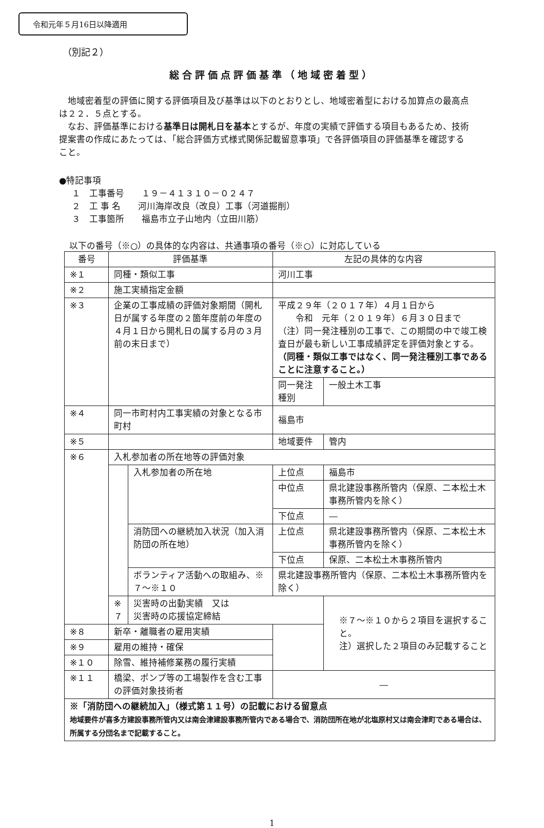令和元年５月16日以降適用
（別記２）
総合評価点評価基準（地域密着型）
地域密着型の評価に関する評価項目及び基準は以下のとおりとし、地域密着型における加算点の最高点は２２．５点とする。
なお、評価基準における基準日は開札日を基本とするが、年度の実績で評価する項目もあるため、技術提案書の作成にあたっては、「総合評価方式様式関係記載留意事項」で各評価項目の評価基準を確認すること。
●特記事項
１　工事番号　　１９－４１３１０－０２４７
２　工 事 名　　河川海岸改良（改良）工事（河道掘削）
３　工事箇所　　福島市立子山地内（立田川筋）
以下の番号（※○）の具体的な内容は、共通事項の番号（※○）に対応している
| 番号 | 評価基準 | | 左記の具体的な内容 | |
| --- | --- | --- | --- | --- |
| ※１ | 同種・類似工事 | | 河川工事 | |
| ※２ | 施工実績指定金額 | | | |
| ※３ | 企業の工事成績の評価対象期間（開札日が属する年度の２箇年度前の年度の４月１日から開札日の属する月の３月前の末日まで） | | 平成２９年（２０１７年）４月１日から 令和 元年（２０１９年）６月３０日まで （注）同一発注種別の工事で、この期間の中で竣工検査日が最も新しい工事成績評定を評価対象とする。 （同種・類似工事ではなく、同一発注種別工事であることに注意すること。） | |
| | | | 同一発注種別 | 一般土木工事 |
| ※４ | 同一市町村内工事実績の対象となる市町村 | | 福島市 | |
| ※５ | | | 地域要件 | 管内 |
| ※６ | 入札参加者の所在地等の評価対象 | | | |
| | | 入札参加者の所在地 | 上位点 | 福島市 |
| | | | 中位点 | 県北建設事務所管内（保原、二本松土木事務所管内を除く） |
| | | | 下位点 | ― |
| | | 消防団への継続加入状況（加入消防団の所在地） | 上位点 | 県北建設事務所管内（保原、二本松土木事務所管内を除く） |
| | | | 下位点 | 保原、二本松土木事務所管内 |
| | | ボランティア活動への取組み、※７～※１０ | 県北建設事務所管内（保原、二本松土木事務所管内を除く） | |
| | ※７ | 災害時の出動実績 又は 災害時の応援協定締結 | | ※７～※１０から２項目を選択すること。 注）選択した２項目のみ記載すること |
| ※８ | 新卒・離職者の雇用実績 | | | |
| ※９ | 雇用の維持・確保 | | | |
| ※１０ | 除雪、維持補修業務の履行実績 | | | |
| ※１１ | 橋梁、ポンプ等の工場製作を含む工事の評価対象技術者 | | ― | |
| ※「消防団への継続加入」（様式第１１号）の記載における留意点 地域要件が喜多方建設事務所管内又は南会津建設事務所管内である場合で、消防団所在地が北塩原村又は南会津町である場合は、所属する分団名まで記載すること。 | | | | |
1